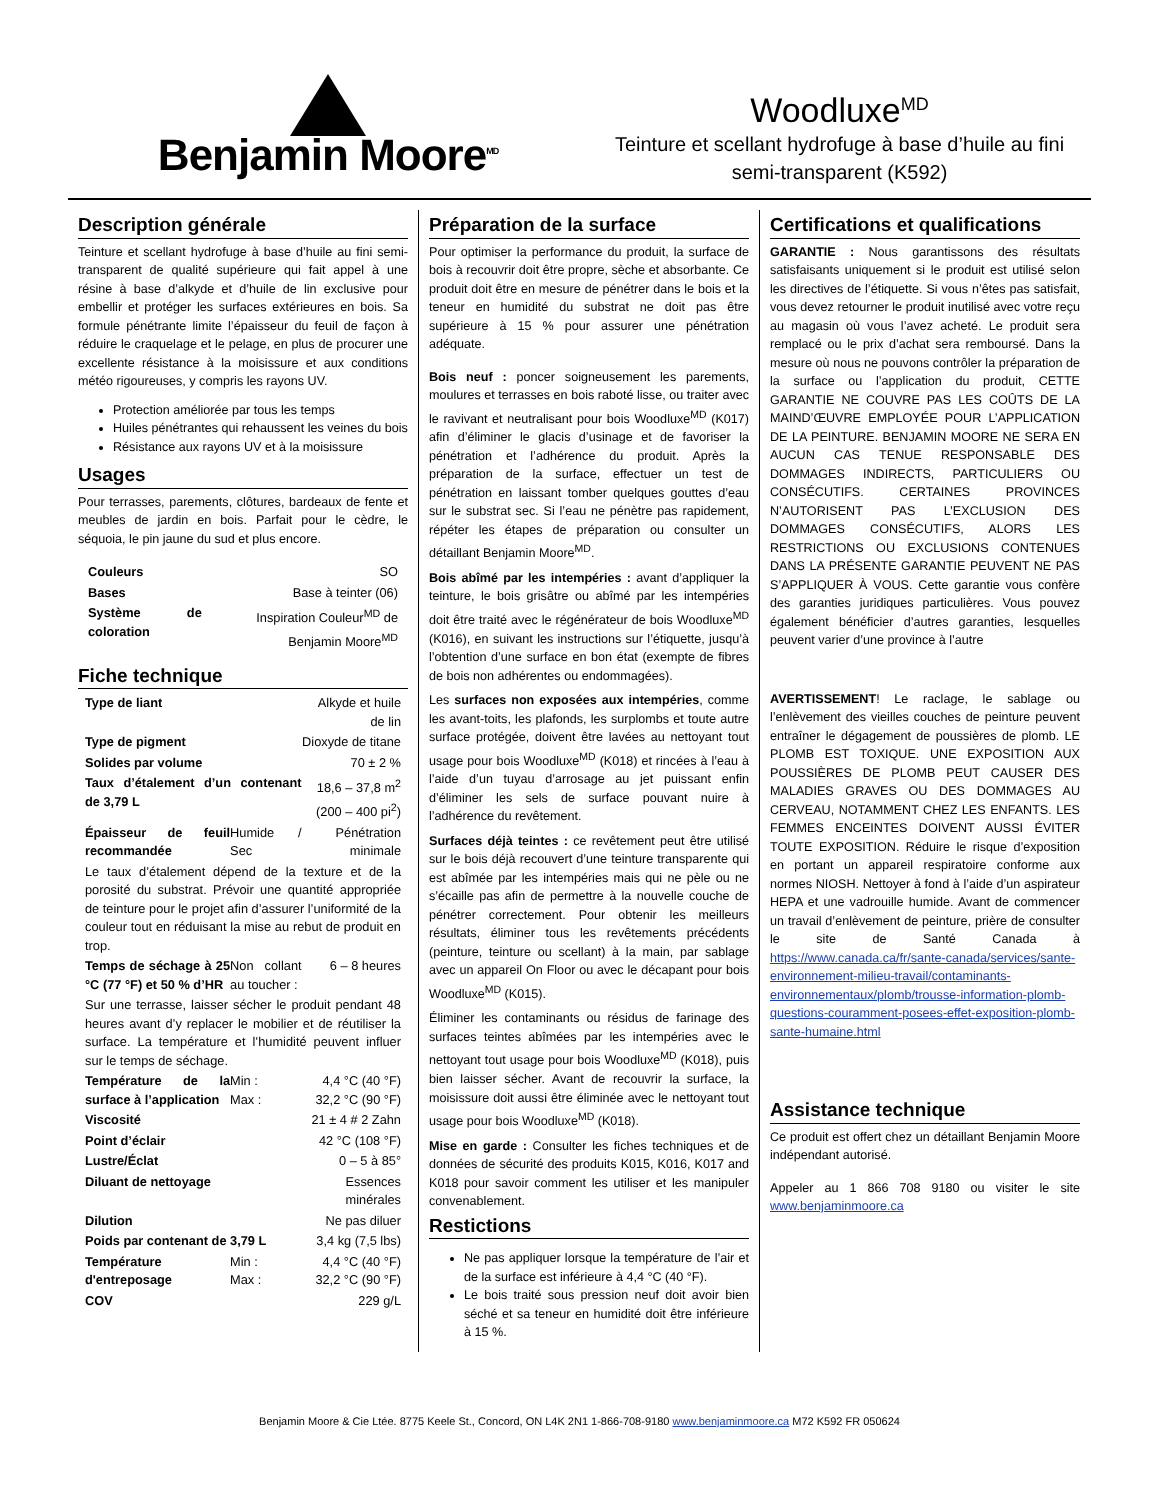Benjamin Moore<sup>MD</sup>
Woodluxe<sup>MD</sup>
Teinture et scellant hydrofuge à base d’huile au fini semi-transparent (K592)
Description générale
Teinture et scellant hydrofuge à base d’huile au fini semi-transparent de qualité supérieure qui fait appel à une résine à base d’alkyde et d’huile de lin exclusive pour embellir et protéger les surfaces extérieures en bois. Sa formule pénétrante limite l’épaisseur du feuil de façon à réduire le craquelage et le pelage, en plus de procurer une excellente résistance à la moisissure et aux conditions météo rigoureuses, y compris les rayons UV.
Protection améliorée par tous les temps
Huiles pénétrantes qui rehaussent les veines du bois
Résistance aux rayons UV et à la moisissure
Usages
Pour terrasses, parements, clôtures, bardeaux de fente et meubles de jardin en bois. Parfait pour le cèdre, le séquoia, le pin jaune du sud et plus encore.
| Couleurs | SO |
| Bases | Base à teinter (06) |
| Système de coloration | Inspiration Couleur<sup>MD</sup> de Benjamin Moore<sup>MD</sup> |
Fiche technique
| Type de liant | | Alkyde et huile de lin |
| Type de pigment | | Dioxyde de titane |
| Solides par volume | | 70 ± 2 % |
| Taux d’étalement d’un contenant de 3,79 L | | 18,6 – 37,8 m<sup>2</sup> (200 – 400 pi<sup>2</sup>) |
| Épaisseur de feuil recommandée | Humide / Sec | Pénétration minimale |
| Le taux d’étalement dépend de la texture et de la porosité du substrat. Prévoir une quantité appropriée de teinture pour le projet afin d’assurer l’uniformité de la couleur tout en réduisant la mise au rebut de produit en trop. | | |
| Temps de séchage à 25 °C (77 °F) et 50 % d’HR | Non collant au toucher : | 6 – 8 heures |
| Sur une terrasse, laisser sécher le produit pendant 48 heures avant d’y replacer le mobilier et de réutiliser la surface. La température et l’humidité peuvent influer sur le temps de séchage. | | |
| Température de la surface à l’application | Min : Max : | 4,4 °C (40 °F) 32,2 °C (90 °F) |
| Viscosité | | 21 ± 4 # 2 Zahn |
| Point d’éclair | | 42 °C (108 °F) |
| Lustre/Éclat | | 0 – 5 à 85° |
| Diluant de nettoyage | | Essences minérales |
| Dilution | | Ne pas diluer |
| Poids par contenant de 3,79 L | | 3,4 kg (7,5 lbs) |
| Température d'entreposage | Min : Max : | 4,4 °C (40 °F) 32,2 °C (90 °F) |
| COV | | 229 g/L |
Préparation de la surface
Pour optimiser la performance du produit, la surface de bois à recouvrir doit être propre, sèche et absorbante. Ce produit doit être en mesure de pénétrer dans le bois et la teneur en humidité du substrat ne doit pas être supérieure à 15 % pour assurer une pénétration adéquate.
Bois neuf : poncer soigneusement les parements, moulures et terrasses en bois raboté lisse, ou traiter avec le ravivant et neutralisant pour bois Woodluxe<sup>MD</sup> (K017) afin d’éliminer le glacis d’usinage et de favoriser la pénétration et l’adhérence du produit. Après la préparation de la surface, effectuer un test de pénétration en laissant tomber quelques gouttes d’eau sur le substrat sec. Si l’eau ne pénètre pas rapidement, répéter les étapes de préparation ou consulter un détaillant Benjamin Moore<sup>MD</sup>.
Bois abîmé par les intempéries : avant d’appliquer la teinture, le bois grisâtre ou abîmé par les intempéries doit être traité avec le régénérateur de bois Woodluxe<sup>MD</sup> (K016), en suivant les instructions sur l’étiquette, jusqu’à l’obtention d’une surface en bon état (exempte de fibres de bois non adhérentes ou endommagées).
Les surfaces non exposées aux intempéries, comme les avant-toits, les plafonds, les surplombs et toute autre surface protégée, doivent être lavées au nettoyant tout usage pour bois Woodluxe<sup>MD</sup> (K018) et rincées à l’eau à l’aide d’un tuyau d’arrosage au jet puissant enfin d’éliminer les sels de surface pouvant nuire à l’adhérence du revêtement.
Surfaces déjà teintes : ce revêtement peut être utilisé sur le bois déjà recouvert d’une teinture transparente qui est abîmée par les intempéries mais qui ne pèle ou ne s’écaille pas afin de permettre à la nouvelle couche de pénétrer correctement. Pour obtenir les meilleurs résultats, éliminer tous les revêtements précédents (peinture, teinture ou scellant) à la main, par sablage avec un appareil On Floor ou avec le décapant pour bois Woodluxe<sup>MD</sup> (K015).
Éliminer les contaminants ou résidus de farinage des surfaces teintes abîmées par les intempéries avec le nettoyant tout usage pour bois Woodluxe<sup>MD</sup> (K018), puis bien laisser sécher. Avant de recouvrir la surface, la moisissure doit aussi être éliminée avec le nettoyant tout usage pour bois Woodluxe<sup>MD</sup> (K018).
Mise en garde : Consulter les fiches techniques et de données de sécurité des produits K015, K016, K017 and K018 pour savoir comment les utiliser et les manipuler convenablement.
Restictions
Ne pas appliquer lorsque la température de l’air et de la surface est inférieure à 4,4 °C (40 °F).
Le bois traité sous pression neuf doit avoir bien séché et sa teneur en humidité doit être inférieure à 15 %.
Certifications et qualifications
GARANTIE : Nous garantissons des résultats satisfaisants uniquement si le produit est utilisé selon les directives de l’étiquette. Si vous n’êtes pas satisfait, vous devez retourner le produit inutilisé avec votre reçu au magasin où vous l’avez acheté. Le produit sera remplacé ou le prix d’achat sera remboursé. Dans la mesure où nous ne pouvons contrôler la préparation de la surface ou l’application du produit, CETTE GARANTIE NE COUVRE PAS LES COÛTS DE LA MAIND’ŒUVRE EMPLOYÉE POUR L’APPLICATION DE LA PEINTURE. BENJAMIN MOORE NE SERA EN AUCUN CAS TENUE RESPONSABLE DES DOMMAGES INDIRECTS, PARTICULIERS OU CONSÉCUTIFS. CERTAINES PROVINCES N’AUTORISENT PAS L’EXCLUSION DES DOMMAGES CONSÉCUTIFS, ALORS LES RESTRICTIONS OU EXCLUSIONS CONTENUES DANS LA PRÉSENTE GARANTIE PEUVENT NE PAS S’APPLIQUER À VOUS. Cette garantie vous confère des garanties juridiques particulières. Vous pouvez également bénéficier d’autres garanties, lesquelles peuvent varier d’une province à l’autre
AVERTISSEMENT! Le raclage, le sablage ou l’enlèvement des vieilles couches de peinture peuvent entraîner le dégagement de poussières de plomb. LE PLOMB EST TOXIQUE. UNE EXPOSITION AUX POUSSIÈRES DE PLOMB PEUT CAUSER DES MALADIES GRAVES OU DES DOMMAGES AU CERVEAU, NOTAMMENT CHEZ LES ENFANTS. LES FEMMES ENCEINTES DOIVENT AUSSI ÉVITER TOUTE EXPOSITION. Réduire le risque d’exposition en portant un appareil respiratoire conforme aux normes NIOSH. Nettoyer à fond à l’aide d’un aspirateur HEPA et une vadrouille humide. Avant de commencer un travail d’enlèvement de peinture, prière de consulter le site de Santé Canada à https://www.canada.ca/fr/sante-canada/services/sante-environnement-milieu-travail/contaminants-environnementaux/plomb/trousse-information-plomb-questions-couramment-posees-effet-exposition-plomb-sante-humaine.html
Assistance technique
Ce produit est offert chez un détaillant Benjamin Moore indépendant autorisé.
Appeler au 1 866 708 9180 ou visiter le site www.benjaminmoore.ca
Benjamin Moore & Cie Ltée. 8775 Keele St., Concord, ON L4K 2N1 1-866-708-9180 www.benjaminmoore.ca M72 K592 FR 050624